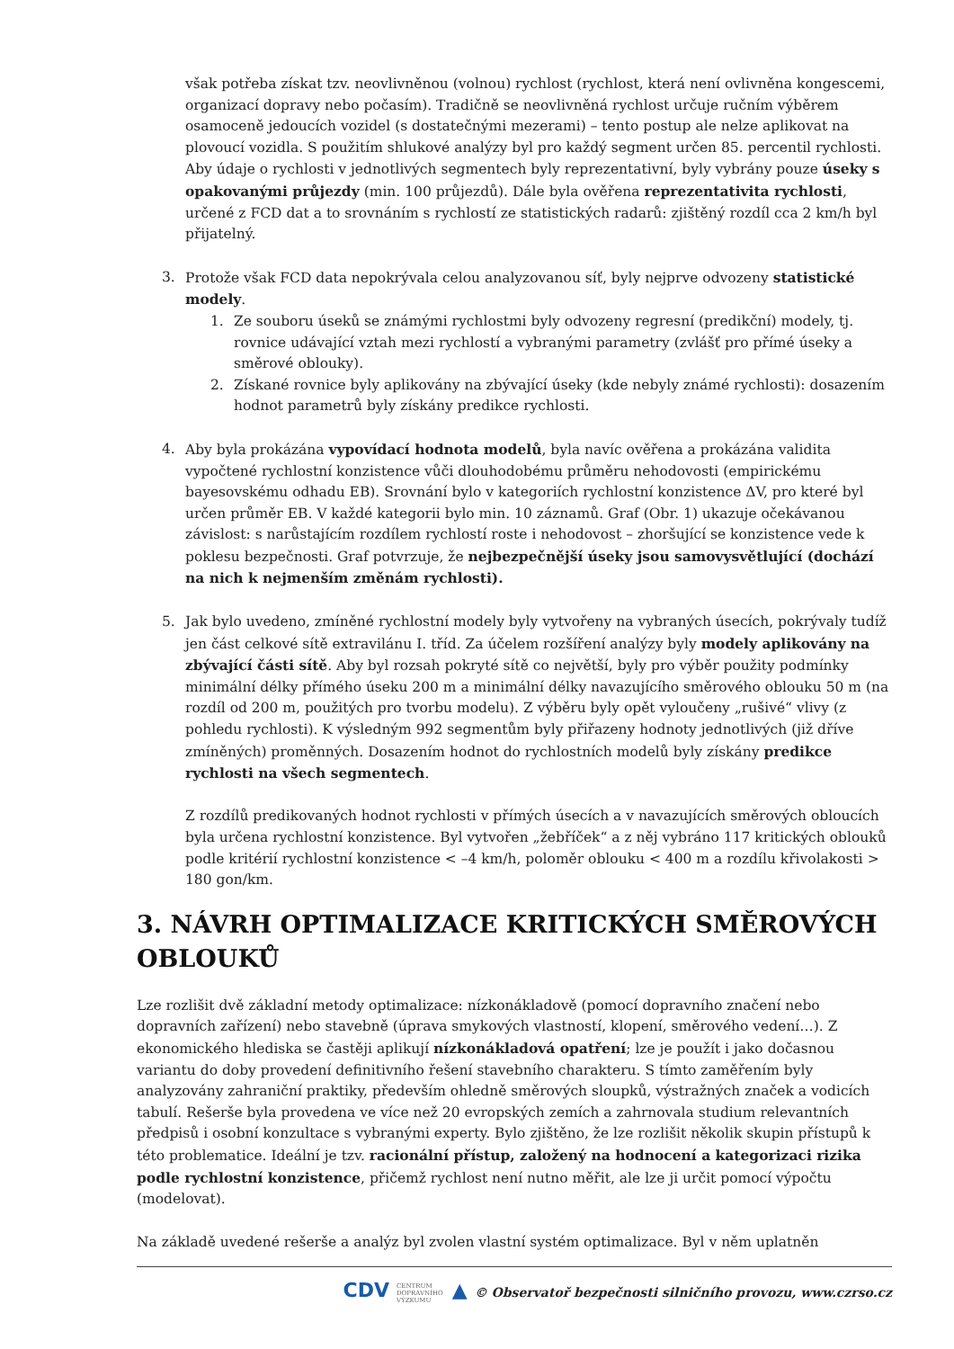však potřeba získat tzv. neovlivněnou (volnou) rychlost (rychlost, která není ovlivněna kongescemi, organizací dopravy nebo počasím). Tradičně se neovlivněná rychlost určuje ručním výběrem osamoceně jedoucích vozidel (s dostatečnými mezerami) – tento postup ale nelze aplikovat na plovoucí vozidla. S použitím shlukové analýzy byl pro každý segment určen 85. percentil rychlosti.
Aby údaje o rychlosti v jednotlivých segmentech byly reprezentativní, byly vybrány pouze úseky s opakovanými průjezdy (min. 100 průjezdů). Dále byla ověřena reprezentativita rychlosti, určené z FCD dat a to srovnáním s rychlostí ze statistických radarů: zjištěný rozdíl cca 2 km/h byl přijatelný.
3. Protože však FCD data nepokrývala celou analyzovanou síť, byly nejprve odvozeny statistické modely.
1. Ze souboru úseků se známými rychlostmi byly odvozeny regresní (predikční) modely, tj. rovnice udávající vztah mezi rychlostí a vybranými parametry (zvlášť pro přímé úseky a směrové oblouky).
2. Získané rovnice byly aplikovány na zbývající úseky (kde nebyly známé rychlosti): dosazením hodnot parametrů byly získány predikce rychlosti.
4. Aby byla prokázána vypovídací hodnota modelů, byla navíc ověřena a prokázána validita vypočtené rychlostní konzistence vůči dlouhodobému průměru nehodovosti (empirickému bayesovskému odhadu EB). Srovnání bylo v kategoriích rychlostní konzistence ΔV, pro které byl určen průměr EB. V každé kategorii bylo min. 10 záznamů. Graf (Obr. 1) ukazuje očekávanou závislost: s narůstajícím rozdílem rychlostí roste i nehodovost – zhoršující se konzistence vede k poklesu bezpečnosti. Graf potvrzuje, že nejbezpečnější úseky jsou samovysvětlující (dochází na nich k nejmenším změnám rychlosti).
5. Jak bylo uvedeno, zmíněné rychlostní modely byly vytvořeny na vybraných úsecích, pokrývaly tudíž jen část celkové sítě extravilánu I. tříd. Za účelem rozšíření analýzy byly modely aplikovány na zbývající části sítě. Aby byl rozsah pokryté sítě co největší, byly pro výběr použity podmínky minimální délky přímého úseku 200 m a minimální délky navazujícího směrového oblouku 50 m (na rozdíl od 200 m, použitých pro tvorbu modelu). Z výběru byly opět vyloučeny „rušivé“ vlivy (z pohledu rychlosti). K výsledným 992 segmentům byly přiřazeny hodnoty jednotlivých (již dříve zmíněných) proměnných. Dosazením hodnot do rychlostních modelů byly získány predikce rychlosti na všech segmentech.
Z rozdílů predikovaných hodnot rychlosti v přímých úsecích a v navazujících směrových obloucích byla určena rychlostní konzistence. Byl vytvořen „žebříček“ a z něj vybráno 117 kritických oblouků podle kritérií rychlostní konzistence < –4 km/h, poloměr oblouku < 400 m a rozdílu křivolakosti > 180 gon/km.
3. NÁVRH OPTIMALIZACE KRITICKÝCH SMĚROVÝCH OBLOUKŮ
Lze rozlišit dvě základní metody optimalizace: nízkonákladově (pomocí dopravního značení nebo dopravních zařízení) nebo stavebně (úprava smykových vlastností, klopení, směrového vedení…). Z ekonomického hlediska se častěji aplikují nízkonákladová opatření; lze je použít i jako dočasnou variantu do doby provedení definitivního řešení stavebního charakteru. S tímto zaměřením byly analyzovány zahraniční praktiky, především ohledně směrových sloupků, výstražných značek a vodicích tabulí. Rešerše byla provedena ve více než 20 evropských zemích a zahrnovala studium relevantních předpisů i osobní konzultace s vybranými experty. Bylo zjištěno, že lze rozlišit několik skupin přístupů k této problematice. Ideální je tzv. racionální přístup, založený na hodnocení a kategorizaci rizika podle rychlostní konzistence, přičemž rychlost není nutno měřit, ale lze ji určit pomocí výpočtu (modelovat).
Na základě uvedené rešerše a analýz byl zvolen vlastní systém optimalizace. Byl v něm uplatněn
CDV CENTRUM
DOPRAVNÍHO
VÝZKUMU ▲ © Observatoř bezpečnosti silničního provozu, www.czrso.cz